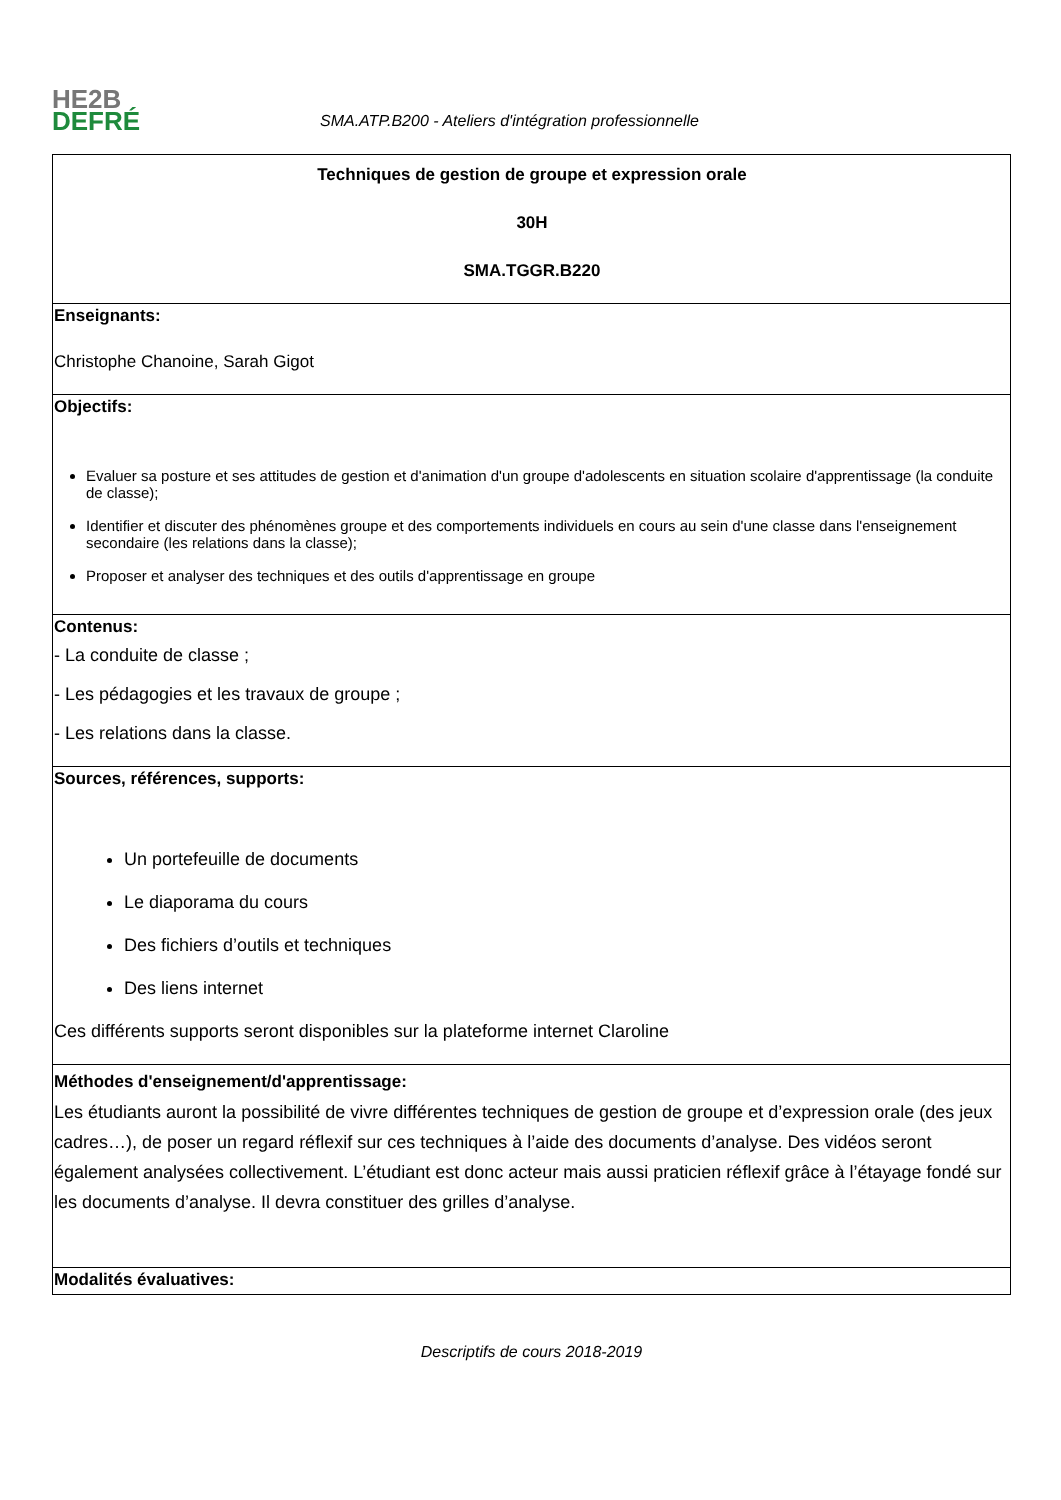HE2B
DEFRÉ
SMA.ATP.B200 - Ateliers d'intégration professionnelle
| Techniques de gestion de groupe et expression orale 30H SMA.TGGR.B220 |
| Enseignants: Christophe Chanoine, Sarah Gigot |
| Objectifs: Evaluer sa posture et ses attitudes de gestion et d'animation d'un groupe d'adolescents en situation scolaire d'apprentissage (la conduite de classe); Identifier et discuter des phénomènes groupe et des comportements individuels en cours au sein d'une classe dans l'enseignement secondaire (les relations dans la classe); Proposer et analyser des techniques et des outils d'apprentissage en groupe |
| Contenus: - La conduite de classe ; - Les pédagogies et les travaux de groupe ; - Les relations dans la classe. |
| Sources, références, supports: Un portefeuille de documents Le diaporama du cours Des fichiers d’outils et techniques Des liens internet Ces différents supports seront disponibles sur la plateforme internet Claroline |
| Méthodes d'enseignement/d'apprentissage: Les étudiants auront la possibilité de vivre différentes techniques de gestion de groupe et d’expression orale (des jeux cadres…), de poser un regard réflexif sur ces techniques à l’aide des documents d’analyse. Des vidéos seront également analysées collectivement. L’étudiant est donc acteur mais aussi praticien réflexif grâce à l’étayage fondé sur les documents d’analyse. Il devra constituer des grilles d’analyse. |
| Modalités évaluatives: |
Descriptifs de cours 2018-2019